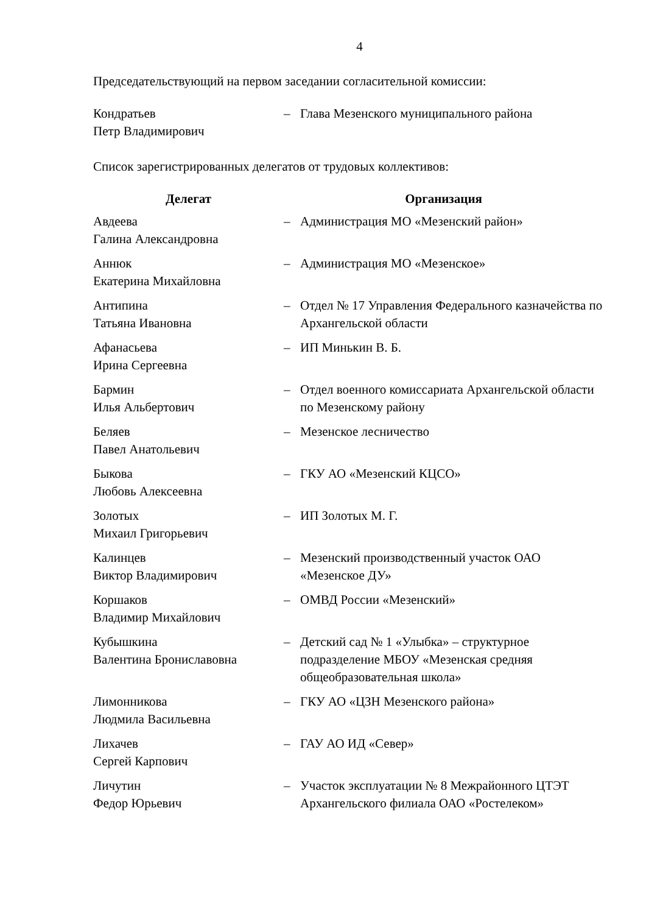4
Председательствующий на первом заседании согласительной комиссии:
| Кондратьев Петр Владимирович | – | Глава Мезенского муниципального района |
Список зарегистрированных делегатов от трудовых коллективов:
| Делегат | Организация | |
| --- | --- | --- |
| Авдеева Галина Александровна | – | Администрация МО «Мезенский район» |
| Аннюк Екатерина Михайловна | – | Администрация МО «Мезенское» |
| Антипина Татьяна Ивановна | – | Отдел № 17 Управления Федерального казначейства по Архангельской области |
| Афанасьева Ирина Сергеевна | – | ИП Минькин В. Б. |
| Бармин Илья Альбертович | – | Отдел военного комиссариата Архангельской области по Мезенскому району |
| Беляев Павел Анатольевич | – | Мезенское лесничество |
| Быкова Любовь Алексеевна | – | ГКУ АО «Мезенский КЦСО» |
| Золотых Михаил Григорьевич | – | ИП Золотых М. Г. |
| Калинцев Виктор Владимирович | – | Мезенский производственный участок ОАО «Мезенское ДУ» |
| Коршаков Владимир Михайлович | – | ОМВД России «Мезенский» |
| Кубышкина Валентина Брониславовна | – | Детский сад № 1 «Улыбка» – структурное подразделение МБОУ «Мезенская средняя общеобразовательная школа» |
| Лимонникова Людмила Васильевна | – | ГКУ АО «ЦЗН Мезенского района» |
| Лихачев Сергей Карпович | – | ГАУ АО ИД «Север» |
| Личутин Федор Юрьевич | – | Участок эксплуатации № 8 Межрайонного ЦТЭТ Архангельского филиала ОАО «Ростелеком» |